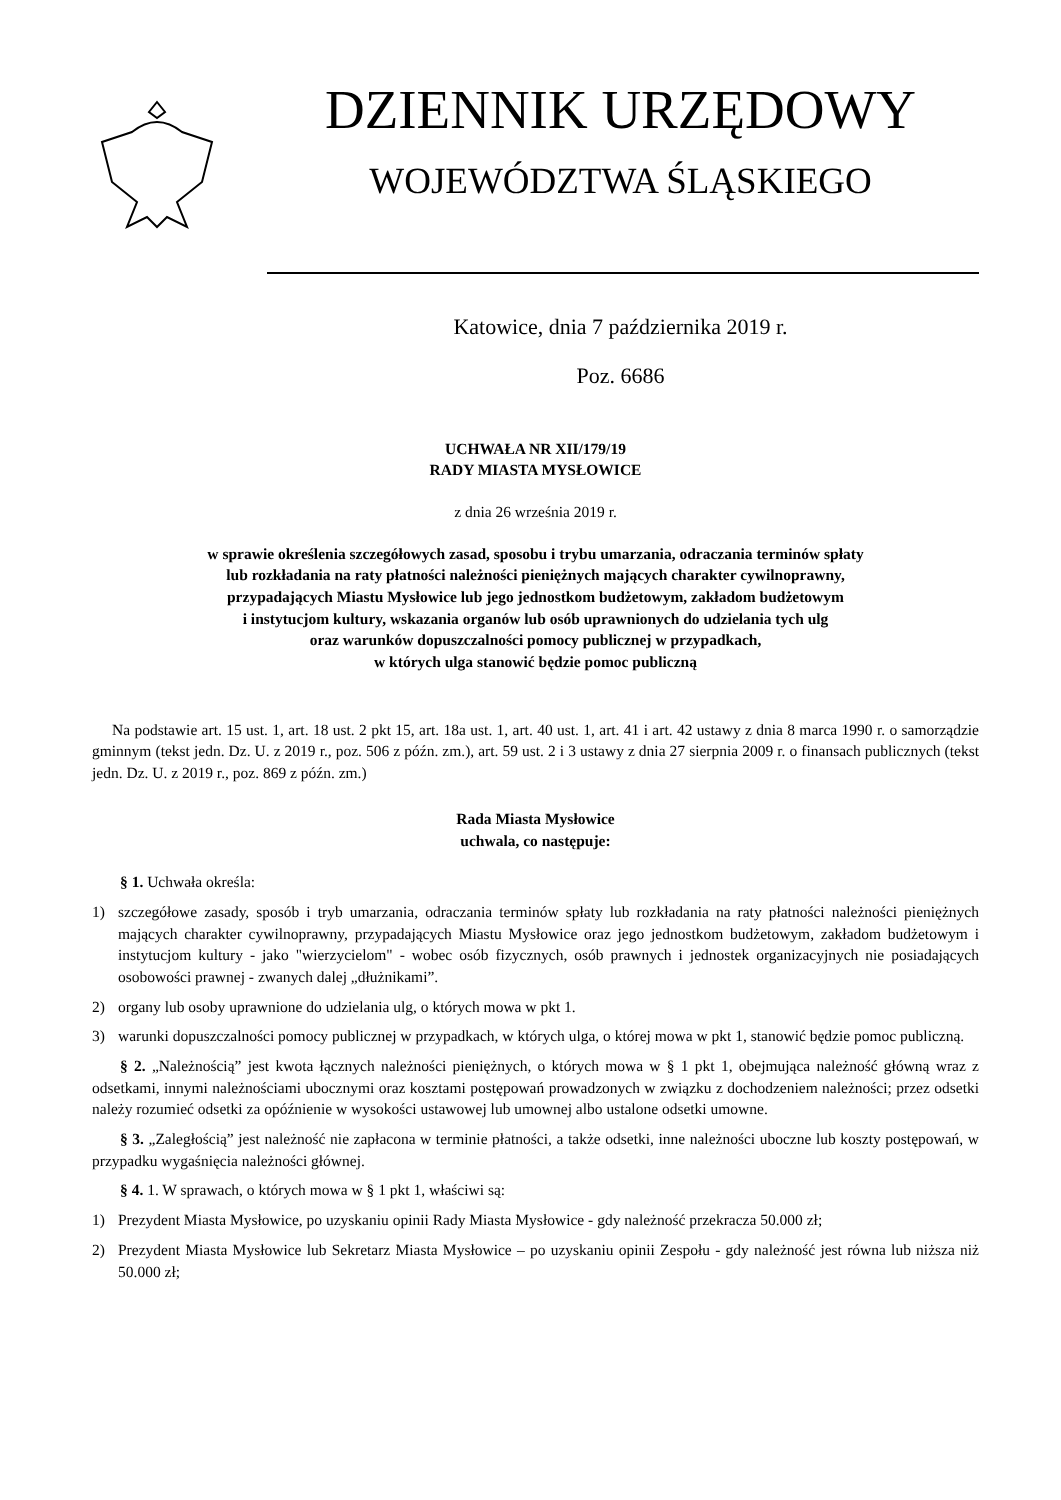DZIENNIK URZĘDOWY
WOJEWÓDZTWA ŚLĄSKIEGO
Katowice, dnia 7 października 2019 r.
Poz. 6686
UCHWAŁA NR XII/179/19
RADY MIASTA MYSŁOWICE
z dnia 26 września 2019 r.
w sprawie określenia szczegółowych zasad, sposobu i trybu umarzania, odraczania terminów spłaty
lub rozkładania na raty płatności należności pieniężnych mających charakter cywilnoprawny,
przypadających Miastu Mysłowice lub jego jednostkom budżetowym, zakładom budżetowym
i instytucjom kultury, wskazania organów lub osób uprawnionych do udzielania tych ulg
oraz warunków dopuszczalności pomocy publicznej w przypadkach,
w których ulga stanowić będzie pomoc publiczną
Na podstawie art. 15 ust. 1, art. 18 ust. 2 pkt 15, art. 18a ust. 1, art. 40 ust. 1, art. 41 i art. 42 ustawy z dnia 8 marca 1990 r. o samorządzie gminnym (tekst jedn. Dz. U. z 2019 r., poz. 506 z późn. zm.), art. 59 ust. 2 i 3 ustawy z dnia 27 sierpnia 2009 r. o finansach publicznych (tekst jedn. Dz. U. z 2019 r., poz. 869 z późn. zm.)
Rada Miasta Mysłowice
uchwala, co następuje:
§ 1. Uchwała określa:
1) szczegółowe zasady, sposób i tryb umarzania, odraczania terminów spłaty lub rozkładania na raty płatności należności pieniężnych mających charakter cywilnoprawny, przypadających Miastu Mysłowice oraz jego jednostkom budżetowym, zakładom budżetowym i instytucjom kultury - jako "wierzycielom" - wobec osób fizycznych, osób prawnych i jednostek organizacyjnych nie posiadających osobowości prawnej - zwanych dalej „dłużnikami”.
2) organy lub osoby uprawnione do udzielania ulg, o których mowa w pkt 1.
3) warunki dopuszczalności pomocy publicznej w przypadkach, w których ulga, o której mowa w pkt 1, stanowić będzie pomoc publiczną.
§ 2. „Należnością” jest kwota łącznych należności pieniężnych, o których mowa w § 1 pkt 1, obejmująca należność główną wraz z odsetkami, innymi należnościami ubocznymi oraz kosztami postępowań prowadzonych w związku z dochodzeniem należności; przez odsetki należy rozumieć odsetki za opóźnienie w wysokości ustawowej lub umownej albo ustalone odsetki umowne.
§ 3. „Zaległością” jest należność nie zapłacona w terminie płatności, a także odsetki, inne należności uboczne lub koszty postępowań, w przypadku wygaśnięcia należności głównej.
§ 4. 1. W sprawach, o których mowa w § 1 pkt 1, właściwi są:
1) Prezydent Miasta Mysłowice, po uzyskaniu opinii Rady Miasta Mysłowice - gdy należność przekracza 50.000 zł;
2) Prezydent Miasta Mysłowice lub Sekretarz Miasta Mysłowice – po uzyskaniu opinii Zespołu - gdy należność jest równa lub niższa niż 50.000 zł;